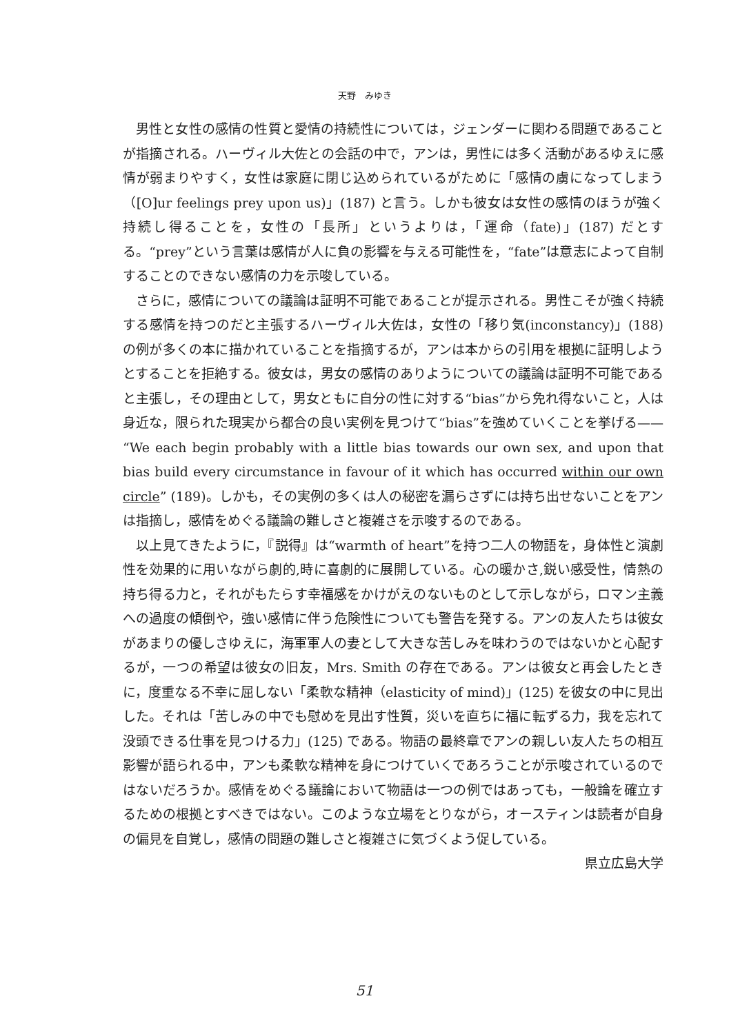天野　みゆき
男性と女性の感情の性質と愛情の持続性については，ジェンダーに関わる問題であることが指摘される。ハーヴィル大佐との会話の中で，アンは，男性には多く活動があるゆえに感情が弱まりやすく，女性は家庭に閉じ込められているがために「感情の虜になってしまう（[O]ur feelings prey upon us)」(187) と言う。しかも彼女は女性の感情のほうが強く持続し得ることを，女性の「長所」というよりは，「運命（fate)」(187) だとする。“prey”という言葉は感情が人に負の影響を与える可能性を，“fate”は意志によって自制することのできない感情の力を示唆している。
さらに，感情についての議論は証明不可能であることが提示される。男性こそが強く持続する感情を持つのだと主張するハーヴィル大佐は，女性の「移り気(inconstancy)」(188) の例が多くの本に描かれていることを指摘するが，アンは本からの引用を根拠に証明しようとすることを拒絶する。彼女は，男女の感情のありようについての議論は証明不可能であると主張し，その理由として，男女ともに自分の性に対する“bias”から免れ得ないこと，人は身近な，限られた現実から都合の良い実例を見つけて“bias”を強めていくことを挙げる—— “We each begin probably with a little bias towards our own sex, and upon that bias build every circumstance in favour of it which has occurred within our own circle” (189)。しかも，その実例の多くは人の秘密を漏らさずには持ち出せないことをアンは指摘し，感情をめぐる議論の難しさと複雑さを示唆するのである。
以上見てきたように，『説得』は“warmth of heart”を持つ二人の物語を，身体性と演劇性を効果的に用いながら劇的,時に喜劇的に展開している。心の暖かさ,鋭い感受性，情熱の持ち得る力と，それがもたらす幸福感をかけがえのないものとして示しながら，ロマン主義への過度の傾倒や，強い感情に伴う危険性についても警告を発する。アンの友人たちは彼女があまりの優しさゆえに，海軍軍人の妻として大きな苦しみを味わうのではないかと心配するが，一つの希望は彼女の旧友，Mrs. Smith の存在である。アンは彼女と再会したときに，度重なる不幸に屈しない「柔軟な精神（elasticity of mind)」(125) を彼女の中に見出した。それは「苦しみの中でも慰めを見出す性質，災いを直ちに福に転ずる力，我を忘れて没頭できる仕事を見つける力」(125) である。物語の最終章でアンの親しい友人たちの相互影響が語られる中，アンも柔軟な精神を身につけていくであろうことが示唆されているのではないだろうか。感情をめぐる議論において物語は一つの例ではあっても，一般論を確立するための根拠とすべきではない。このような立場をとりながら，オースティンは読者が自身の偏見を自覚し，感情の問題の難しさと複雑さに気づくよう促している。
県立広島大学
51